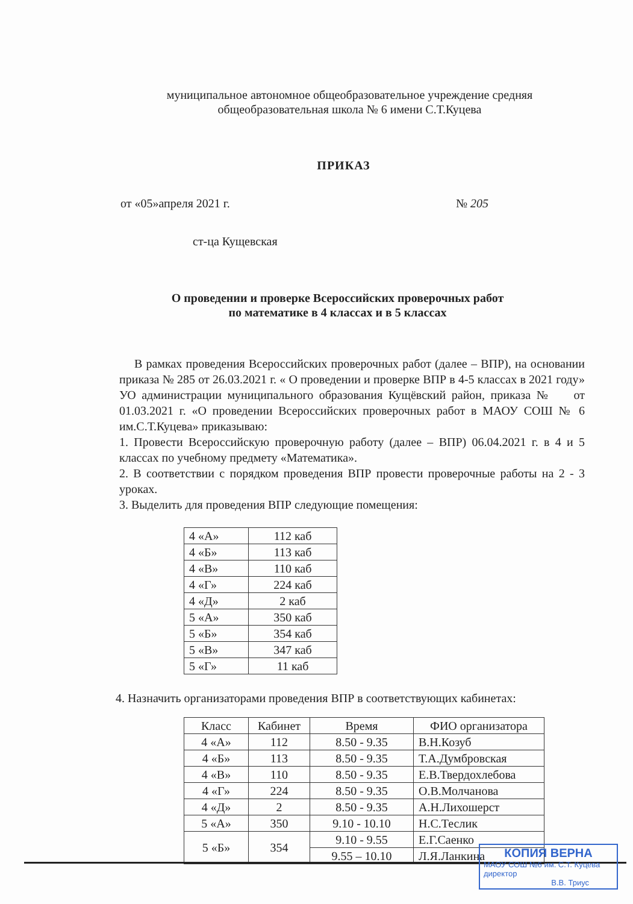муниципальное автономное общеобразовательное учреждение средняя
общеобразовательная школа № 6 имени С.Т.Куцева
ПРИКАЗ
от «05»апреля 2021 г. № 205
ст-ца Кущевская
О проведении и проверке Всероссийских проверочных работ
по математике в 4 классах и в 5 классах
В рамках проведения Всероссийских проверочных работ (далее – ВПР), на основании приказа № 285 от 26.03.2021 г. « О проведении и проверке ВПР в 4-5 классах в 2021 году» УО администрации муниципального образования Кущёвский район, приказа № от 01.03.2021 г. «О проведении Всероссийских проверочных работ в МАОУ СОШ № 6 им.С.Т.Куцева» приказываю:
1. Провести Всероссийскую проверочную работу (далее – ВПР) 06.04.2021 г. в 4 и 5 классах по учебному предмету «Математика».
2. В соответствии с порядком проведения ВПР провести проверочные работы на 2 - 3 уроках.
3. Выделить для проведения ВПР следующие помещения:
| 4 «А» | 112 каб |
| 4 «Б» | 113 каб |
| 4 «В» | 110 каб |
| 4 «Г» | 224 каб |
| 4 «Д» | 2 каб |
| 5 «А» | 350 каб |
| 5 «Б» | 354 каб |
| 5 «В» | 347 каб |
| 5 «Г» | 11 каб |
4. Назначить организаторами проведения ВПР в соответствующих кабинетах:
| Класс | Кабинет | Время | ФИО организатора |
| --- | --- | --- | --- |
| 4 «А» | 112 | 8.50 - 9.35 | В.Н.Козуб |
| 4 «Б» | 113 | 8.50 - 9.35 | Т.А.Думбровская |
| 4 «В» | 110 | 8.50 - 9.35 | Е.В.Твердохлебова |
| 4 «Г» | 224 | 8.50 - 9.35 | О.В.Молчанова |
| 4 «Д» | 2 | 8.50 - 9.35 | А.Н.Лихошерст |
| 5 «А» | 350 | 9.10 - 10.10 | Н.С.Теслик |
| 5 «Б» | 354 | 9.10 - 9.55 | Е.Г.Саенко |
| | | 9.55 – 10.10 | Л.Я.Ланкина |
КОПИЯ ВЕРНА
МАОУ СОШ №6 им. С.Т. Куцева
директор
В.В. Триус